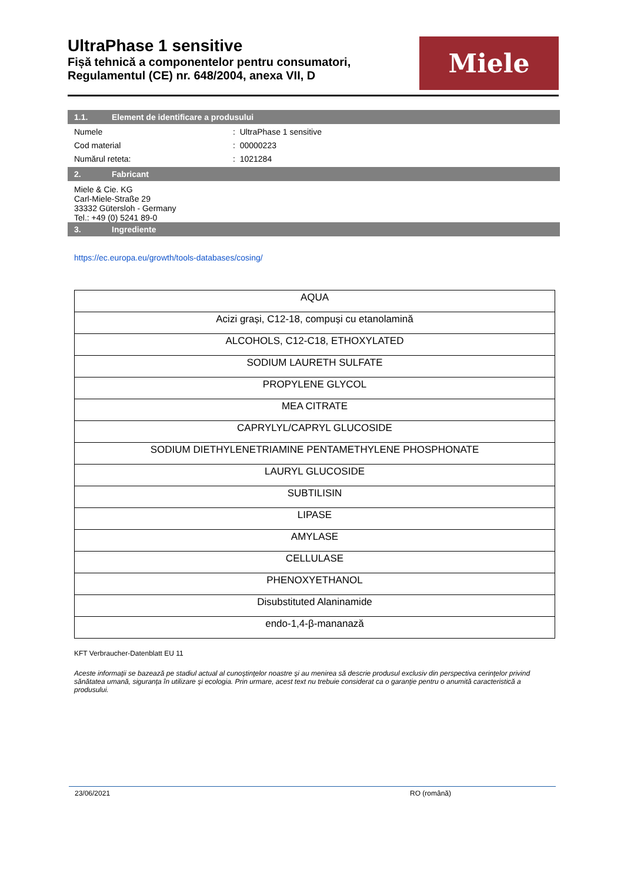UltraPhase 1 sensitive
Fișă tehnică a componentelor pentru consumatori,
Regulamentul (CE) nr. 648/2004, anexa VII, D
Miele
1.1. Element de identificare a produsului
Numele : UltraPhase 1 sensitive
Cod material : 00000223
Numărul reteta: : 1021284
2. Fabricant
Miele & Cie. KG
Carl-Miele-Straße 29
33332 Gütersloh - Germany
Tel.: +49 (0) 5241 89-0
3. Ingrediente
https://ec.europa.eu/growth/tools-databases/cosing/
| AQUA |
| Acizi grași, C12-18, compuși cu etanolamină |
| ALCOHOLS, C12-C18, ETHOXYLATED |
| SODIUM LAURETH SULFATE |
| PROPYLENE GLYCOL |
| MEA CITRATE |
| CAPRYLYL/CAPRYL GLUCOSIDE |
| SODIUM DIETHYLENETRIAMINE PENTAMETHYLENE PHOSPHONATE |
| LAURYL GLUCOSIDE |
| SUBTILISIN |
| LIPASE |
| AMYLASE |
| CELLULASE |
| PHENOXYETHANOL |
| Disubstituted Alaninamide |
| endo-1,4-β-mananază |
KFT Verbraucher-Datenblatt EU 11
Aceste informaţii se bazează pe stadiul actual al cunoştinţelor noastre şi au menirea să descrie produsul exclusiv din perspectiva cerinţelor privind sănătatea umană, siguranţa în utilizare şi ecologia. Prin urmare, acest text nu trebuie considerat ca o garanţie pentru o anumită caracteristică a produsului.
23/06/2021 RO (română)